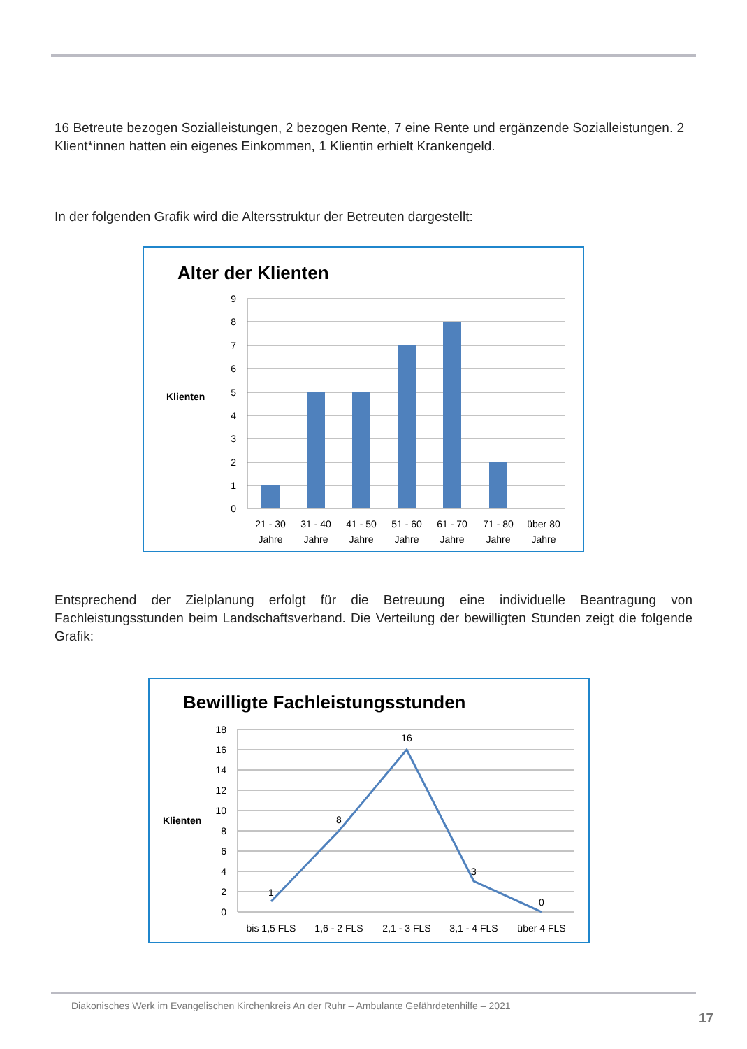16 Betreute bezogen Sozialleistungen, 2 bezogen Rente, 7 eine Rente und ergänzende Sozialleistungen. 2 Klient*innen hatten ein eigenes Einkommen, 1 Klientin erhielt Krankengeld.
In der folgenden Grafik wird die Altersstruktur der Betreuten dargestellt:
Alter der Klienten
Klienten
9
8
7
6
5
4
3
2
1
0
21 - 30
Jahre
31 - 40
Jahre
41 - 50
Jahre
51 - 60
Jahre
61 - 70
Jahre
71 - 80
Jahre
über 80
Jahre
Entsprechend der Zielplanung erfolgt für die Betreuung eine individuelle Beantragung von Fachleistungsstunden beim Landschaftsverband. Die Verteilung der bewilligten Stunden zeigt die folgende Grafik:
Bewilligte Fachleistungsstunden
Klienten
18
16
14
12
10
8
6
4
2
0
1
8
16
3
0
bis 1,5 FLS
1,6 - 2 FLS
2,1 - 3 FLS
3,1 - 4 FLS
über 4 FLS
Diakonisches Werk im Evangelischen Kirchenkreis An der Ruhr – Ambulante Gefährdetenhilfe – 2021
17